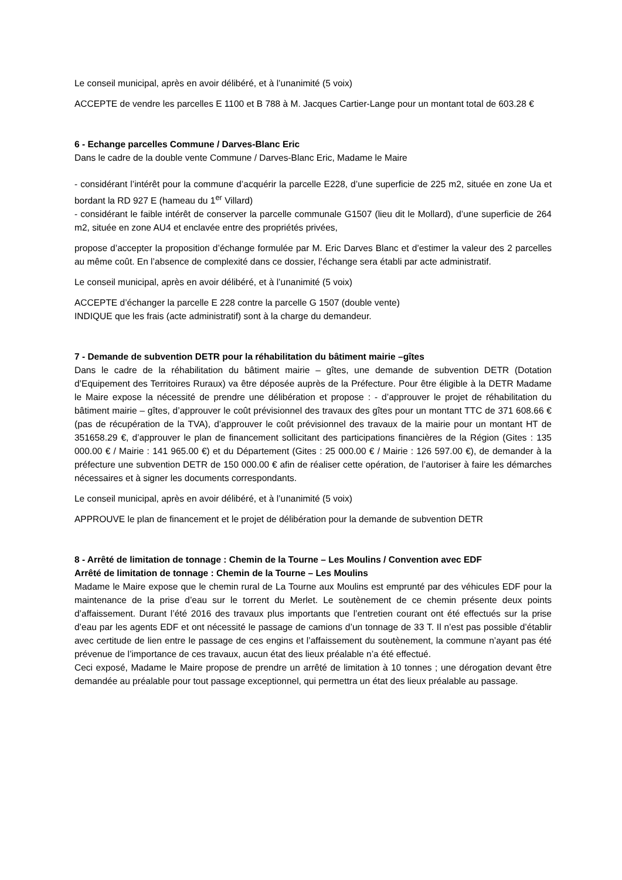Le conseil municipal, après en avoir délibéré, et à l’unanimité (5 voix)
ACCEPTE de vendre les parcelles E 1100 et B 788 à M. Jacques Cartier-Lange pour un montant total de 603.28 €
6 - Echange parcelles Commune / Darves-Blanc Eric
Dans le cadre de la double vente Commune / Darves-Blanc Eric, Madame le Maire
- considérant l’intérêt pour la commune d’acquérir la parcelle E228, d’une superficie de 225 m2, située en zone Ua et bordant la RD 927 E (hameau du 1<sup>er</sup> Villard)
- considérant le faible intérêt de conserver la parcelle communale G1507 (lieu dit le Mollard), d’une superficie de 264 m2, située en zone AU4 et enclavée entre des propriétés privées,
propose d’accepter la proposition d’échange formulée par M. Eric Darves Blanc et d’estimer la valeur des 2 parcelles au même coût. En l’absence de complexité dans ce dossier, l’échange sera établi par acte administratif.
Le conseil municipal, après en avoir délibéré, et à l’unanimité (5 voix)
ACCEPTE d’échanger la parcelle E 228 contre la parcelle G 1507 (double vente)
INDIQUE que les frais (acte administratif) sont à la charge du demandeur.
7 - Demande de subvention DETR pour la réhabilitation du bâtiment mairie –gîtes
Dans le cadre de la réhabilitation du bâtiment mairie – gîtes, une demande de subvention DETR (Dotation d’Equipement des Territoires Ruraux) va être déposée auprès de la Préfecture. Pour être éligible à la DETR Madame le Maire expose la nécessité de prendre une délibération et propose : - d’approuver le projet de réhabilitation du bâtiment mairie – gîtes, d’approuver le coût prévisionnel des travaux des gîtes pour un montant TTC de 371 608.66 € (pas de récupération de la TVA), d’approuver le coût prévisionnel des travaux de la mairie pour un montant HT de 351658.29 €, d’approuver le plan de financement sollicitant des participations financières de la Région (Gites : 135 000.00 € / Mairie : 141 965.00 €) et du Département (Gites : 25 000.00 € / Mairie : 126 597.00 €), de demander à la préfecture une subvention DETR de 150 000.00 € afin de réaliser cette opération, de l’autoriser à faire les démarches nécessaires et à signer les documents correspondants.
Le conseil municipal, après en avoir délibéré, et à l’unanimité (5 voix)
APPROUVE le plan de financement et le projet de délibération pour la demande de subvention DETR
8 - Arrêté de limitation de tonnage : Chemin de la Tourne – Les Moulins / Convention avec EDF
Arrêté de limitation de tonnage : Chemin de la Tourne – Les Moulins
Madame le Maire expose que le chemin rural de La Tourne aux Moulins est emprunté par des véhicules EDF pour la maintenance de la prise d’eau sur le torrent du Merlet. Le soutènement de ce chemin présente deux points d’affaissement. Durant l’été 2016 des travaux plus importants que l’entretien courant ont été effectués sur la prise d’eau par les agents EDF et ont nécessité le passage de camions d’un tonnage de 33 T. Il n’est pas possible d’établir avec certitude de lien entre le passage de ces engins et l’affaissement du soutènement, la commune n’ayant pas été prévenue de l’importance de ces travaux, aucun état des lieux préalable n’a été effectué.
Ceci exposé, Madame le Maire propose de prendre un arrêté de limitation à 10 tonnes ; une dérogation devant être demandée au préalable pour tout passage exceptionnel, qui permettra un état des lieux préalable au passage.